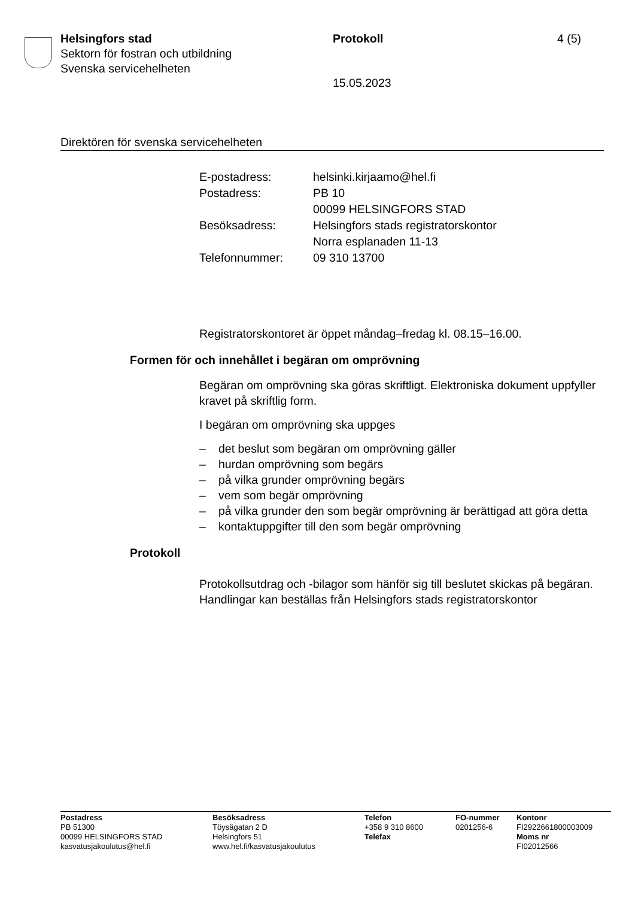Helsingfors stad
Sektorn för fostran och utbildning
Svenska servicehelheten
Protokoll 4 (5)
15.05.2023
Direktören för svenska servicehelheten
| E-postadress: | helsinki.kirjaamo@hel.fi |
| Postadress: | PB 10 00099 HELSINGFORS STAD |
| Besöksadress: | Helsingfors stads registratorskontor Norra esplanaden 11-13 |
| Telefonnummer: | 09 310 13700 |
Registratorskontoret är öppet måndag–fredag kl. 08.15–16.00.
Formen för och innehållet i begäran om omprövning
Begäran om omprövning ska göras skriftligt. Elektroniska dokument uppfyller kravet på skriftlig form.
I begäran om omprövning ska uppges
– det beslut som begäran om omprövning gäller
– hurdan omprövning som begärs
– på vilka grunder omprövning begärs
– vem som begär omprövning
– på vilka grunder den som begär omprövning är berättigad att göra detta
– kontaktuppgifter till den som begär omprövning
Protokoll
Protokollsutdrag och -bilagor som hänför sig till beslutet skickas på begäran. Handlingar kan beställas från Helsingfors stads registratorskontor
Postadress
PB 51300
00099 HELSINGFORS STAD
kasvatusjakoulutus@hel.fi
Besöksadress
Töysägatan 2 D
Helsingfors 51
www.hel.fi/kasvatusjakoulutus
Telefon
+358 9 310 8600
Telefax
FO-nummer
0201256-6
Kontonr
FI2922661800003009
Moms nr
FI02012566